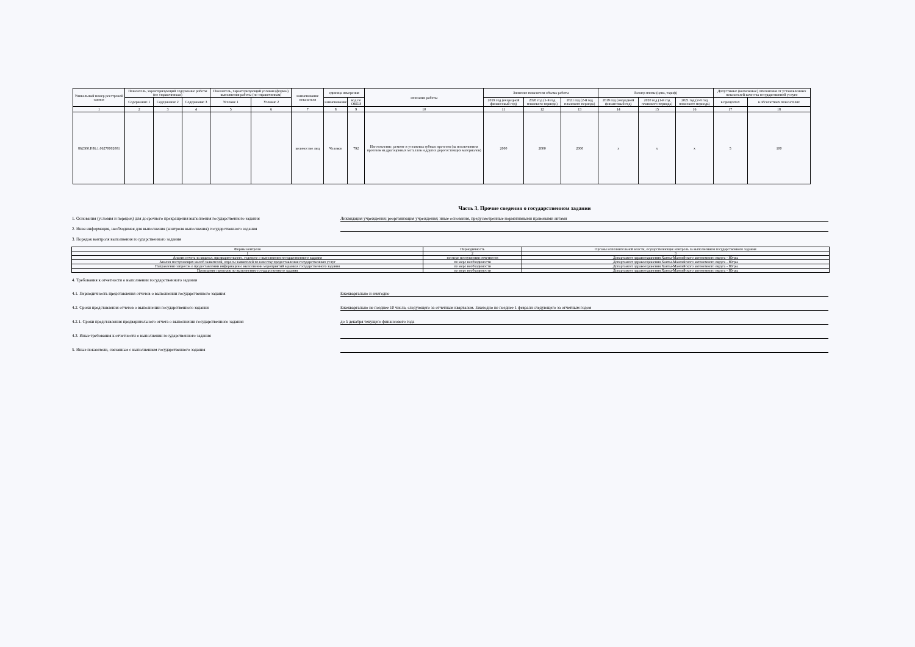| Уникальный номер реестровой записи | Показатель, характеризующий содержание работы (по справочникам) | | | Показатель, характеризующий условия (формы) выполнения работы (по справочникам) | | наименование показателя | единица измерения | | описание работы | Значение показателя объема работы | | | Размер платы (цена, тариф) | | | Допустимые (возможные) отклонения от установленных показателей качества государственной услуги | |
| --- | --- | --- | --- | --- | --- | --- | --- | --- | --- | --- | --- | --- | --- | --- | --- | --- | --- |
| | Содержание 1 | Содержание 2 | Содержание 3 | Условие 1 | Условие 2 | | наименование | код по ОКЕИ | | 2019 год (очередной финансовый год) | 2020 год (1-й год планового периода) | 2021 год (2-й год планового периода) | 2019 год (очередной финансовый год) | 2020 год (1-й год планового периода) | 2021 год (2-й год планового периода) | в процентах | в абсолютных показателях |
| 1 | 2 | 3 | 4 | 5 | 6 | 7 | 8 | 9 | 10 | 11 | 12 | 13 | 14 | 15 | 16 | 17 | 18 |
| 862300.Р.86.1.06270002001 | | | | | | количество лиц | Человек | 792 | Изготовление, ремонт и установка зубных протезов (за исключением протезов из драгоценных металлов и других дорогостоящих материалов) | 2000 | 2000 | 2000 | х | х | х | 5 | 100 |
Часть 3. Прочие сведения о государственном задании
1. Основания (условия и порядок) для досрочного прекращения выполнения государственного задания Ликвидация учреждения; реорганизация учреждения; иные основания, предусмотренные нормативными правовыми актами
2. Иная информация, необходимая для выполнения (контроля выполнения) государственного задания
3. Порядок контроля выполнения государственного задания
| Формы контроля | Периодичность | Органы исполнительной власти, осуществляющие контроль за выполнением государственного задания |
| --- | --- | --- |
| 1 | 2 | 3 |
| Анализ отчета за квартал, предварительного, годового о выполнении государственного задания | по мере поступления отчетности | Департамент здравоохранения Ханты-Мансийского автономного округа - Югры |
| Анализ поступающих жалоб заявителей, опросы заявителей по качеству предоставления государственных услуг | по мере необходимости | Департамент здравоохранения Ханты-Мансийского автономного округа - Югры |
| Направление запросов о предоставлении информации о выполнении мероприятий в рамках государственного задания | по мере необходимости | Департамент здравоохранения Ханты-Мансийского автономного округа - Югры |
| Проведение проверок по выполнению государственного задания | по мере необходимости | Департамент здравоохранения Ханты-Мансийского автономного округа - Югры |
4. Требования к отчетности о выполнении государственного задания
4.1. Периодичность представления отчетов о выполнении государственного задания Ежеквартально и ежегодно
4.2. Сроки представления отчетов о выполнении государственного задания Ежеквартально не позднее 10 числа, следующего за отчетным кварталом. Ежегодно не позднее 1 февраля следующего за отчетным годом
4.2.1. Сроки представления предварительного отчета о выполнении государственного задания до 5 декабря текущего финансового года
4.3. Иные требования к отчетности о выполнении государственного задания
5. Иные показатели, связанные с выполнением государственного задания